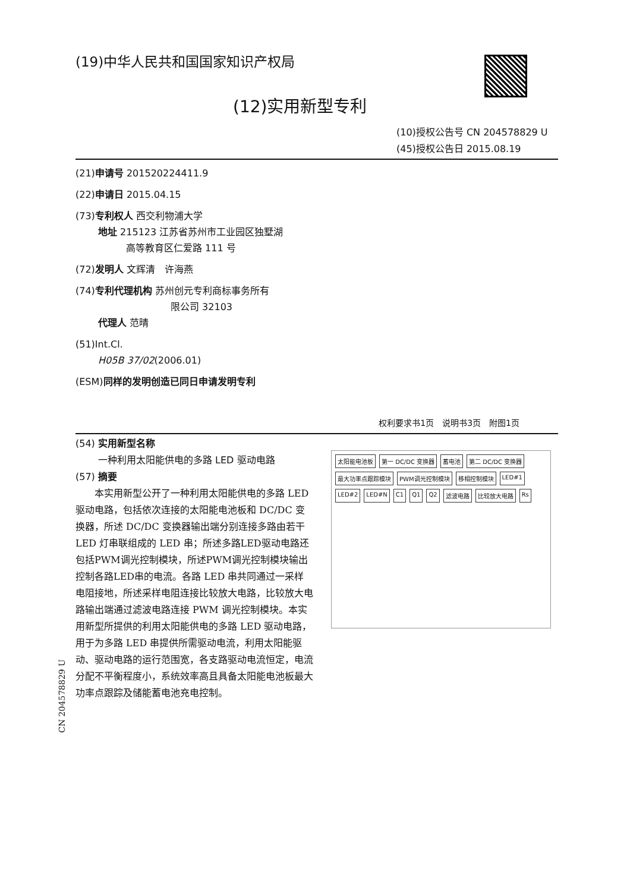(19)中华人民共和国国家知识产权局
(12)实用新型专利
(10)授权公告号 CN 204578829 U
(45)授权公告日 2015.08.19
(21)申请号 201520224411.9
(22)申请日 2015.04.15
(73)专利权人 西交利物浦大学
地址 215123 江苏省苏州市工业园区独墅湖
高等教育区仁爱路 111 号
(72)发明人 文辉清　许海燕
(74)专利代理机构 苏州创元专利商标事务所有
限公司 32103
代理人 范晴
(51)Int.Cl.
H05B 37/02(2006.01)
(ESM)同样的发明创造已同日申请发明专利
权利要求书1页　说明书3页　附图1页
(54) 实用新型名称
一种利用太阳能供电的多路 LED 驱动电路
(57) 摘要
本实用新型公开了一种利用太阳能供电的多路 LED 驱动电路，包括依次连接的太阳能电池板和 DC/DC 变换器，所述 DC/DC 变换器输出端分别连接多路由若干 LED 灯串联组成的 LED 串；所述多路LED驱动电路还包括PWM调光控制模块，所述PWM调光控制模块输出控制各路LED串的电流。各路 LED 串共同通过一采样电阻接地，所述采样电阻连接比较放大电路，比较放大电路输出端通过滤波电路连接 PWM 调光控制模块。本实用新型所提供的利用太阳能供电的多路 LED 驱动电路，用于为多路 LED 串提供所需驱动电流，利用太阳能驱动、驱动电路的运行范围宽，各支路驱动电流恒定，电流分配不平衡程度小，系统效率高且具备太阳能电池板最大功率点跟踪及储能蓄电池充电控制。
太阳能电池板 第一 DC/DC 变换器 蓄电池 第二 DC/DC 变换器 最大功率点跟踪模块 PWM调光控制模块 移相控制模块 LED#1 LED#2 LED#N C1 Q1 Q2 滤波电路 比较放大电路 Rs
CN 204578829 U